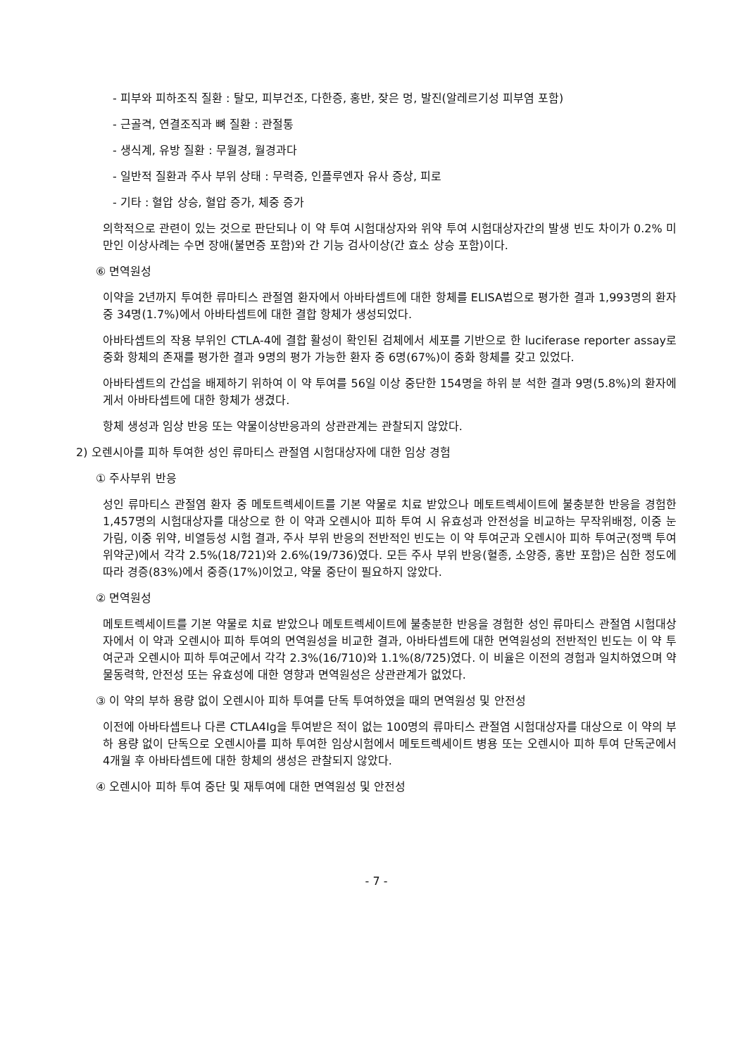- 피부와 피하조직 질환 : 탈모, 피부건조, 다한증, 홍반, 잦은 멍, 발진(알레르기성 피부염 포함)
- 근골격, 연결조직과 뼈 질환 : 관절통
- 생식계, 유방 질환 : 무월경, 월경과다
- 일반적 질환과 주사 부위 상태 : 무력증, 인플루엔자 유사 증상, 피로
- 기타 : 혈압 상승, 혈압 증가, 체중 증가
의학적으로 관련이 있는 것으로 판단되나 이 약 투여 시험대상자와 위약 투여 시험대상자간의 발생 빈도 차이가 0.2% 미만인 이상사례는 수면 장애(불면증 포함)와 간 기능 검사이상(간 효소 상승 포함)이다.
⑥ 면역원성
이약을 2년까지 투여한 류마티스 관절염 환자에서 아바타셉트에 대한 항체를 ELISA법으로 평가한 결과 1,993명의 환자 중 34명(1.7%)에서 아바타셉트에 대한 결합 항체가 생성되었다.
아바타셉트의 작용 부위인 CTLA-4에 결합 활성이 확인된 검체에서 세포를 기반으로 한 luciferase reporter assay로 중화 항체의 존재를 평가한 결과 9명의 평가 가능한 환자 중 6명(67%)이 중화 항체를 갖고 있었다.
아바타셉트의 간섭을 배제하기 위하여 이 약 투여를 56일 이상 중단한 154명을 하위 분 석한 결과 9명(5.8%)의 환자에게서 아바타셉트에 대한 항체가 생겼다.
항체 생성과 임상 반응 또는 약물이상반응과의 상관관계는 관찰되지 않았다.
2) 오렌시아를 피하 투여한 성인 류마티스 관절염 시험대상자에 대한 임상 경험
① 주사부위 반응
성인 류마티스 관절염 환자 중 메토트렉세이트를 기본 약물로 치료 받았으나 메토트렉세이트에 불충분한 반응을 경험한 1,457명의 시험대상자를 대상으로 한 이 약과 오렌시아 피하 투여 시 유효성과 안전성을 비교하는 무작위배정, 이중 눈가림, 이중 위약, 비열등성 시험 결과, 주사 부위 반응의 전반적인 빈도는 이 약 투여군과 오렌시아 피하 투여군(정맥 투여 위약군)에서 각각 2.5%(18/721)와 2.6%(19/736)였다. 모든 주사 부위 반응(혈종, 소양증, 홍반 포함)은 심한 정도에 따라 경증(83%)에서 중증(17%)이었고, 약물 중단이 필요하지 않았다.
② 면역원성
메토트렉세이트를 기본 약물로 치료 받았으나 메토트렉세이트에 불충분한 반응을 경험한 성인 류마티스 관절염 시험대상자에서 이 약과 오렌시아 피하 투여의 면역원성을 비교한 결과, 아바타셉트에 대한 면역원성의 전반적인 빈도는 이 약 투여군과 오렌시아 피하 투여군에서 각각 2.3%(16/710)와 1.1%(8/725)였다. 이 비율은 이전의 경험과 일치하였으며 약물동력학, 안전성 또는 유효성에 대한 영향과 면역원성은 상관관계가 없었다.
③ 이 약의 부하 용량 없이 오렌시아 피하 투여를 단독 투여하였을 때의 면역원성 및 안전성
이전에 아바타셉트나 다른 CTLA4Ig을 투여받은 적이 없는 100명의 류마티스 관절염 시험대상자를 대상으로 이 약의 부하 용량 없이 단독으로 오렌시아를 피하 투여한 임상시험에서 메토트렉세이트 병용 또는 오렌시아 피하 투여 단독군에서 4개월 후 아바타셉트에 대한 항체의 생성은 관찰되지 않았다.
④ 오렌시아 피하 투여 중단 및 재투여에 대한 면역원성 및 안전성
- 7 -